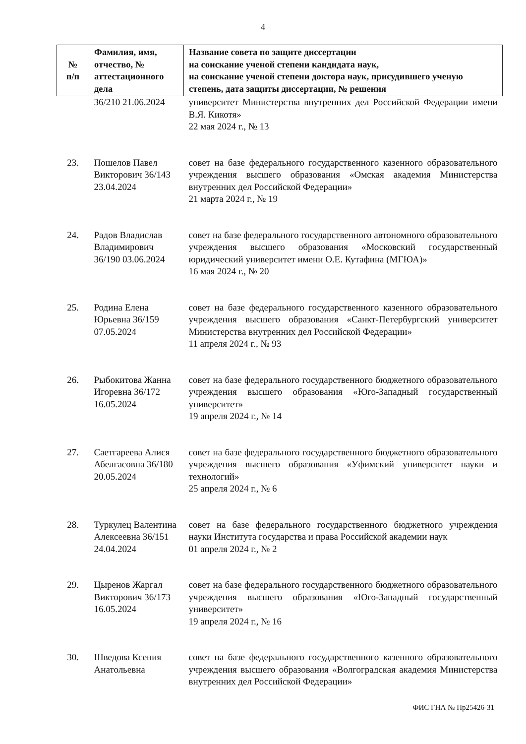4
| № п/п | Фамилия, имя, отчество, № аттестационного дела | Название совета по защите диссертации на соискание ученой степени кандидата наук, на соискание ученой степени доктора наук, присудившего ученую степень, дата защиты диссертации, № решения |
| --- | --- | --- |
| | 36/210 21.06.2024 | университет Министерства внутренних дел Российской Федерации имени В.Я. Кикотя» 22 мая 2024 г., № 13 |
| 23. | Пошелов Павел Викторович 36/143 23.04.2024 | совет на базе федерального государственного казенного образовательного учреждения высшего образования «Омская академия Министерства внутренних дел Российской Федерации» 21 марта 2024 г., № 19 |
| 24. | Радов Владислав Владимирович 36/190 03.06.2024 | совет на базе федерального государственного автономного образовательного учреждения высшего образования «Московский государственный юридический университет имени О.Е. Кутафина (МГЮА)» 16 мая 2024 г., № 20 |
| 25. | Родина Елена Юрьевна 36/159 07.05.2024 | совет на базе федерального государственного казенного образовательного учреждения высшего образования «Санкт-Петербургский университет Министерства внутренних дел Российской Федерации» 11 апреля 2024 г., № 93 |
| 26. | Рыбокитова Жанна Игоревна 36/172 16.05.2024 | совет на базе федерального государственного бюджетного образовательного учреждения высшего образования «Юго-Западный государственный университет» 19 апреля 2024 г., № 14 |
| 27. | Саетгареева Алися Абелгасовна 36/180 20.05.2024 | совет на базе федерального государственного бюджетного образовательного учреждения высшего образования «Уфимский университет науки и технологий» 25 апреля 2024 г., № 6 |
| 28. | Туркулец Валентина Алексеевна 36/151 24.04.2024 | совет на базе федерального государственного бюджетного учреждения науки Института государства и права Российской академии наук 01 апреля 2024 г., № 2 |
| 29. | Цыренов Жаргал Викторович 36/173 16.05.2024 | совет на базе федерального государственного бюджетного образовательного учреждения высшего образования «Юго-Западный государственный университет» 19 апреля 2024 г., № 16 |
| 30. | Шведова Ксения Анатольевна | совет на базе федерального государственного казенного образовательного учреждения высшего образования «Волгоградская академия Министерства внутренних дел Российской Федерации» |
ФИС ГНА № Пр25426-31